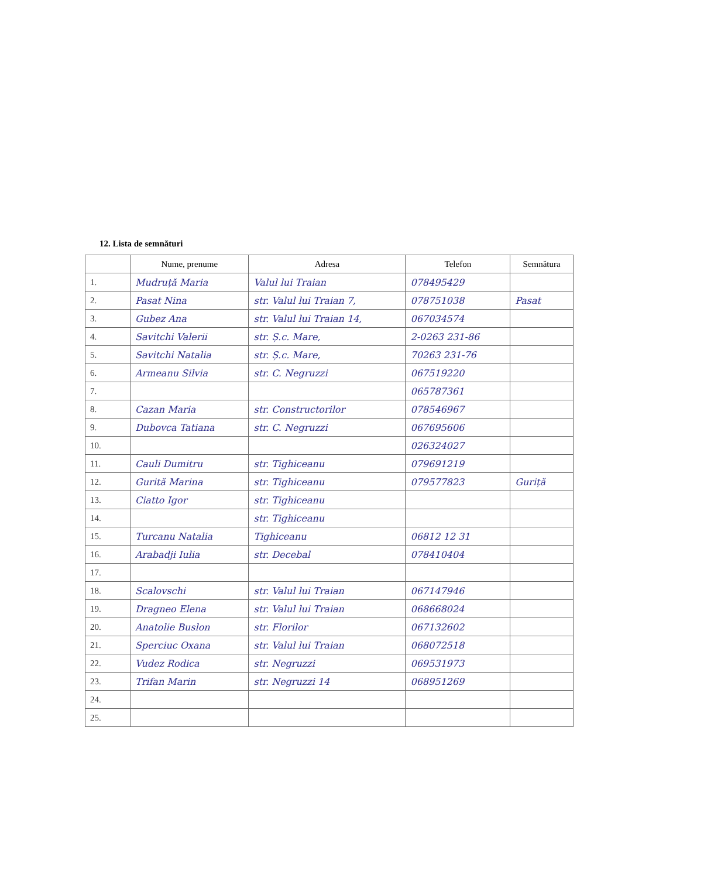12. Lista de semnături
| | Nume, prenume | Adresa | Telefon | Semnătura |
| --- | --- | --- | --- | --- |
| 1. | Mudruță Maria | Valul lui Traian | 078495429 | |
| 2. | Pasat Nina | str. Valul lui Traian 7, | 078751038 | Pasat |
| 3. | Gubez Ana | str. Valul lui Traian 14, | 067034574 | |
| 4. | Savitchi Valerii | str. Ș.c. Mare, | 2-0263 231-86 | |
| 5. | Savitchi Natalia | str. Ș.c. Mare, | 70263 231-76 | |
| 6. | Armeanu Silvia | str. C. Negruzzi | 067519220 | |
| 7. | | | 065787361 | |
| 8. | Cazan Maria | str. Constructorilor | 078546967 | |
| 9. | Dubovca Tatiana | str. C. Negruzzi | 067695606 | |
| 10. | | | 026324027 | |
| 11. | Cauli Dumitru | str. Tighiceanu | 079691219 | |
| 12. | Gurită Marina | str. Tighiceanu | 079577823 | Guriță |
| 13. | Ciatto Igor | str. Tighiceanu | | |
| 14. | | str. Tighiceanu | | |
| 15. | Turcanu Natalia | Tighiceanu | 06812 12 31 | |
| 16. | Arabadji Iulia | str. Decebal | 078410404 | |
| 17. | | | | |
| 18. | Scalovschi | str. Valul lui Traian | 067147946 | |
| 19. | Dragneo Elena | str. Valul lui Traian | 068668024 | |
| 20. | Anatolie Buslon | str. Florilor | 067132602 | |
| 21. | Sperciuc Oxana | str. Valul lui Traian | 068072518 | |
| 22. | Vudez Rodica | str. Negruzzi | 069531973 | |
| 23. | Trifan Marin | str. Negruzzi 14 | 068951269 | |
| 24. | | | | |
| 25. | | | | |